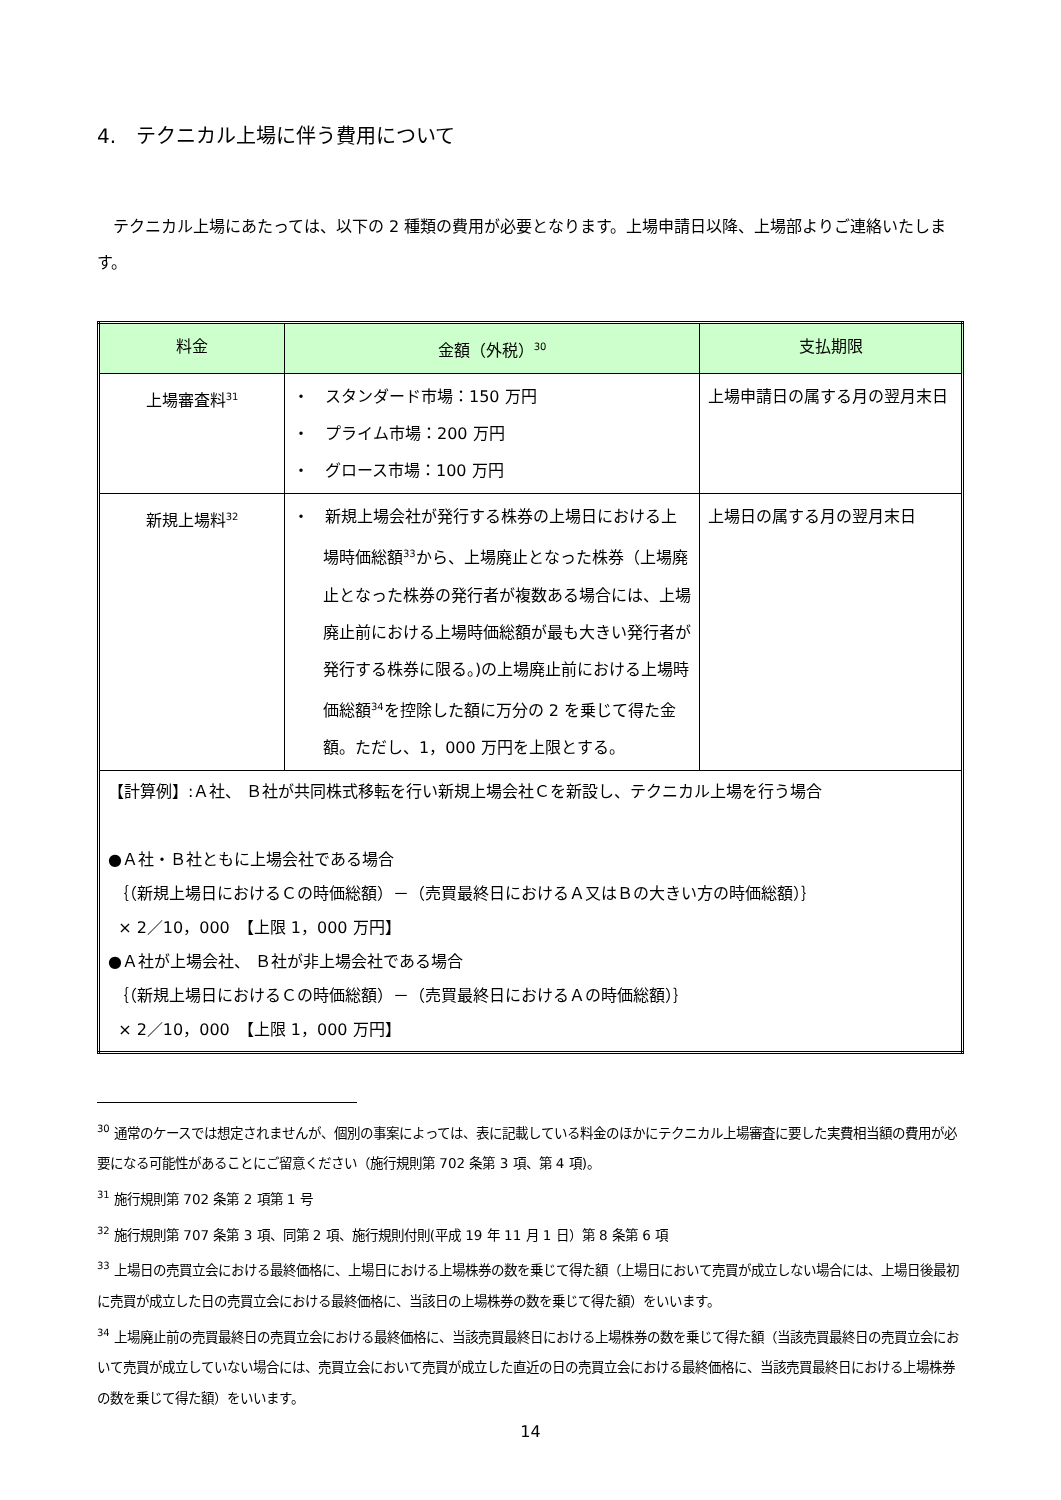4.　テクニカル上場に伴う費用について
テクニカル上場にあたっては、以下の 2 種類の費用が必要となります。上場申請日以降、上場部よりご連絡いたします。
| 料金 | 金額（外税）<sup>30</sup> | 支払期限 |
| --- | --- | --- |
| 上場審査料<sup>31</sup> | ・ スタンダード市場：150 万円 ・ プライム市場：200 万円 ・ グロース市場：100 万円 | 上場申請日の属する月の翌月末日 |
| 新規上場料<sup>32</sup> | ・ 新規上場会社が発行する株券の上場日における上場時価総額<sup>33</sup>から、上場廃止となった株券（上場廃止となった株券の発行者が複数ある場合には、上場廃止前における上場時価総額が最も大きい発行者が発行する株券に限る。)の上場廃止前における上場時価総額<sup>34</sup>を控除した額に万分の 2 を乗じて得た金額。ただし、1，000 万円を上限とする。 | 上場日の属する月の翌月末日 |
| 【計算例】:Ａ社、 Ｂ社が共同株式移転を行い新規上場会社Ｃを新設し、テクニカル上場を行う場合 ●Ａ社・Ｂ社ともに上場会社である場合 ｛（新規上場日におけるＣの時価総額）－（売買最終日におけるＡ又はＢの大きい方の時価総額）｝ × 2／10，000 【上限 1，000 万円】 ●Ａ社が上場会社、 Ｂ社が非上場会社である場合 ｛（新規上場日におけるＣの時価総額）－（売買最終日におけるＡの時価総額）｝ × 2／10，000 【上限 1，000 万円】 | | |
<sup>30</sup> 通常のケースでは想定されませんが、個別の事案によっては、表に記載している料金のほかにテクニカル上場審査に要した実費相当額の費用が必要になる可能性があることにご留意ください（施行規則第 702 条第 3 項、第 4 項)。
<sup>31</sup> 施行規則第 702 条第 2 項第 1 号
<sup>32</sup> 施行規則第 707 条第 3 項、同第 2 項、施行規則付則(平成 19 年 11 月 1 日）第 8 条第 6 項
<sup>33</sup> 上場日の売買立会における最終価格に、上場日における上場株券の数を乗じて得た額（上場日において売買が成立しない場合には、上場日後最初に売買が成立した日の売買立会における最終価格に、当該日の上場株券の数を乗じて得た額）をいいます。
<sup>34</sup> 上場廃止前の売買最終日の売買立会における最終価格に、当該売買最終日における上場株券の数を乗じて得た額（当該売買最終日の売買立会において売買が成立していない場合には、売買立会において売買が成立した直近の日の売買立会における最終価格に、当該売買最終日における上場株券の数を乗じて得た額）をいいます。
14